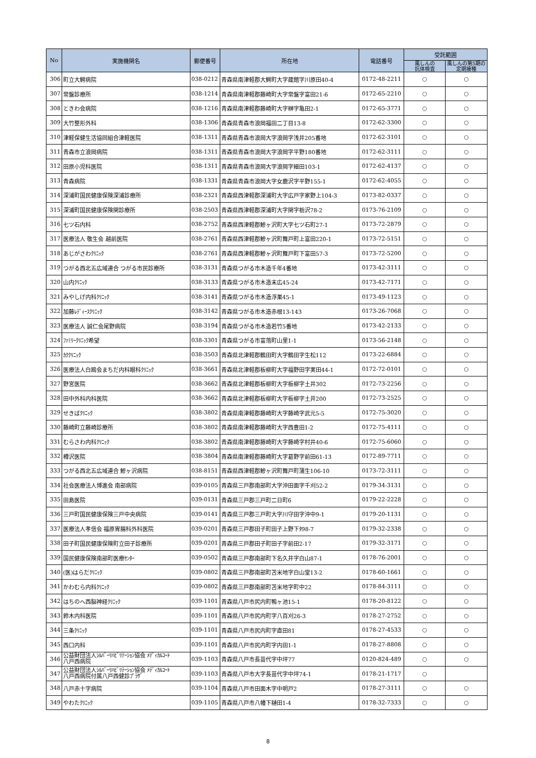| No | 実施機関名 | 郵便番号 | 所在地 | 電話番号 | 受託範囲 | |
| --- | --- | --- | --- | --- | --- | --- |
| | | | | | 風しんの 抗体検査 | 風しんの第5期の 定期接種 |
| 306 | 町立大鰐病院 | 038-0212 | 青森県南津軽郡大鰐町大字蔵館字川原田40-4 | 0172-48-2211 | ○ | ○ |
| 307 | 常盤診療所 | 038-1214 | 青森県南津軽郡藤崎町大字常盤字富田21-6 | 0172-65-2210 | ○ | ○ |
| 308 | ときわ会病院 | 038-1216 | 青森県南津軽郡藤崎町大字榊字亀田2-1 | 0172-65-3771 | ○ | ○ |
| 309 | 大竹整形外科 | 038-1306 | 青森県青森市浪岡福田二丁目13-8 | 0172-62-3300 | ○ | ○ |
| 310 | 津軽保健生活協同組合津軽医院 | 038-1311 | 青森県青森市浪岡大字浪岡字浅井205番地 | 0172-62-3101 | ○ | ○ |
| 311 | 青森市立浪岡病院 | 038-1311 | 青森県青森市浪岡大字浪岡字平野180番地 | 0172-62-3111 | ○ | ○ |
| 312 | 田原小児科医院 | 038-1311 | 青森県青森市浪岡大字浪岡字細田103-1 | 0172-62-4137 | ○ | ○ |
| 313 | 青森病院 | 038-1331 | 青森県青森市浪岡大字女鹿沢字平野155-1 | 0172-62-4055 | ○ | ○ |
| 314 | 深浦町国民健康保険深浦診療所 | 038-2321 | 青森県西津軽郡深浦町大字広戸字家野上104-3 | 0173-82-0337 | ○ | ○ |
| 315 | 深浦町国民健康保険関診療所 | 038-2503 | 青森県西津軽郡深浦町大字関字栃沢78-2 | 0173-76-2109 | ○ | ○ |
| 316 | 七ツ石内科 | 038-2752 | 青森県西津軽郡鰺ヶ沢町大字七ツ石町27-1 | 0173-72-2879 | ○ | ○ |
| 317 | 医療法人 敬生会 越前医院 | 038-2761 | 青森県西津軽郡鰺ヶ沢町舞戸町上富田220-1 | 0173-72-5151 | ○ | ○ |
| 318 | あじがさわｸﾘﾆｯｸ | 038-2761 | 青森県西津軽郡鰺ヶ沢町舞戸町下富田57-3 | 0173-72-5200 | ○ | ○ |
| 319 | つがる西北五広域連合 つがる市民診療所 | 038-3131 | 青森県つがる市木造千年4番地 | 0173-42-3111 | ○ | ○ |
| 320 | 山内ｸﾘﾆｯｸ | 038-3133 | 青森県つがる市木造末広45-24 | 0173-42-7171 | ○ | ○ |
| 321 | みやしげ内科ｸﾘﾆｯｸ | 038-3141 | 青森県つがる市木造浮巣45-1 | 0173-49-1123 | ○ | ○ |
| 322 | 加藤ﾚﾃﾞｨｰｽｸﾘﾆｯｸ | 038-3142 | 青森県つがる市木造赤根13-143 | 0173-26-7068 | ○ | ○ |
| 323 | 医療法人 誠仁会尾野病院 | 038-3194 | 青森県つがる市木造若竹5番地 | 0173-42-2133 | ○ | ○ |
| 324 | ﾌｧﾐﾘｰｸﾘﾆｯｸ希望 | 038-3301 | 青森県つがる市富萢町山里1-1 | 0173-56-2148 | ○ | ○ |
| 325 | ｶｸｸﾘﾆｯｸ | 038-3503 | 青森県北津軽郡鶴田町大字鶴田字生松112 | 0173-22-6884 | ○ | ○ |
| 326 | 医療法人白鴎会まちだ内科眼科ｸﾘﾆｯｸ | 038-3661 | 青森県北津軽郡板柳町大字福野田字実田44-1 | 0172-72-0101 | ○ | ○ |
| 327 | 野宮医院 | 038-3662 | 青森県北津軽郡板柳町大字板柳字土井302 | 0172-73-2256 | ○ | ○ |
| 328 | 田中外科内科医院 | 038-3662 | 青森県北津軽郡板柳町大字板柳字土井200 | 0172-73-2525 | ○ | ○ |
| 329 | せきばｸﾘﾆｯｸ | 038-3802 | 青森県南津軽郡藤崎町大字藤崎字武元5-5 | 0172-75-3020 | ○ | ○ |
| 330 | 藤崎町立藤崎診療所 | 038-3802 | 青森県南津軽郡藤崎町大字西豊田1-2 | 0172-75-4111 | ○ | ○ |
| 331 | むらさわ内科ｸﾘﾆｯｸ | 038-3802 | 青森県南津軽郡藤崎町大字藤崎字村井40-6 | 0172-75-6060 | ○ | ○ |
| 332 | 樽沢医院 | 038-3804 | 青森県南津軽郡藤崎町大字葛野字前田61-13 | 0172-89-7711 | ○ | ○ |
| 333 | つがる西北五広域連合 鰺ヶ沢病院 | 038-8151 | 青森県西津軽郡鰺ヶ沢町舞戸町蒲生106-10 | 0173-72-3111 | ○ | ○ |
| 334 | 社会医療法人博進会 南部病院 | 039-0105 | 青森県三戸郡南部町大字沖田面字千刈52-2 | 0179-34-3131 | ○ | ○ |
| 335 | 田島医院 | 039-0131 | 青森県三戸郡三戸町二日町6 | 0179-22-2228 | ○ | ○ |
| 336 | 三戸町国民健康保険三戸中央病院 | 039-0141 | 青森県三戸郡三戸町大字川守田字沖中9-1 | 0179-20-1131 | ○ | ○ |
| 337 | 医療法人孝信会 福原胃腸科外科医院 | 039-0201 | 青森県三戸郡田子町田子上野下ﾀ98-7 | 0179-32-2338 | ○ | ○ |
| 338 | 田子町国民健康保険町立田子診療所 | 039-0201 | 青森県三戸郡田子町田子字前田2-17 | 0179-32-3171 | ○ | ○ |
| 339 | 国民健康保険南部町医療ｾﾝﾀｰ | 039-0502 | 青森県三戸郡南部町下名久井字白山87-1 | 0178-76-2001 | ○ | ○ |
| 340 | (医)はらだｸﾘﾆｯｸ | 039-0802 | 青森県三戸郡南部町苫米地字白山堂13-2 | 0178-60-1661 | ○ | ○ |
| 341 | かわむら内科ｸﾘﾆｯｸ | 039-0802 | 青森県三戸郡南部町苫米地字町中22 | 0178-84-3111 | ○ | ○ |
| 342 | はちのへ西脳神経ｸﾘﾆｯｸ | 039-1101 | 青森県八戸市尻内町鴨ヶ池15-1 | 0178-20-8122 | ○ | ○ |
| 343 | 鈴木内科医院 | 039-1101 | 青森県八戸市尻内町字八百刈26-3 | 0178-27-2752 | ○ | ○ |
| 344 | 三条ｸﾘﾆｯｸ | 039-1101 | 青森県八戸市尻内町字直田81 | 0178-27-4533 | ○ | ○ |
| 345 | 西口内科 | 039-1101 | 青森県八戸市尻内町字内田1-1 | 0178-27-8808 | ○ | ○ |
| 346 | 公益財団法人ｼﾙﾊﾞｰﾘﾊﾋﾞﾘﾃｰｼｮﾝ協会 ﾒﾃﾞｨｶﾙｺｰﾄ 八戸西病院 | 039-1103 | 青森県八戸市長苗代字中坪77 | 0120-824-489 | ○ | ○ |
| 347 | 公益財団法人ｼﾙﾊﾞｰﾘﾊﾋﾞﾘﾃｰｼｮﾝ協会 ﾒﾃﾞｨｶﾙｺｰﾄ 八戸西病院付属八戸西健診ﾌﾟﾗｻﾞ | 039-1103 | 青森県八戸市大字長苗代字中坪74-1 | 0178-21-1717 | ○ | |
| 348 | 八戸赤十字病院 | 039-1104 | 青森県八戸市田面木字中明戸2 | 0178-27-3111 | ○ | ○ |
| 349 | やわたｸﾘﾆｯｸ | 039-1105 | 青森県八戸市八幡下樋田1-4 | 0178-32-7333 | ○ | ○ |
8